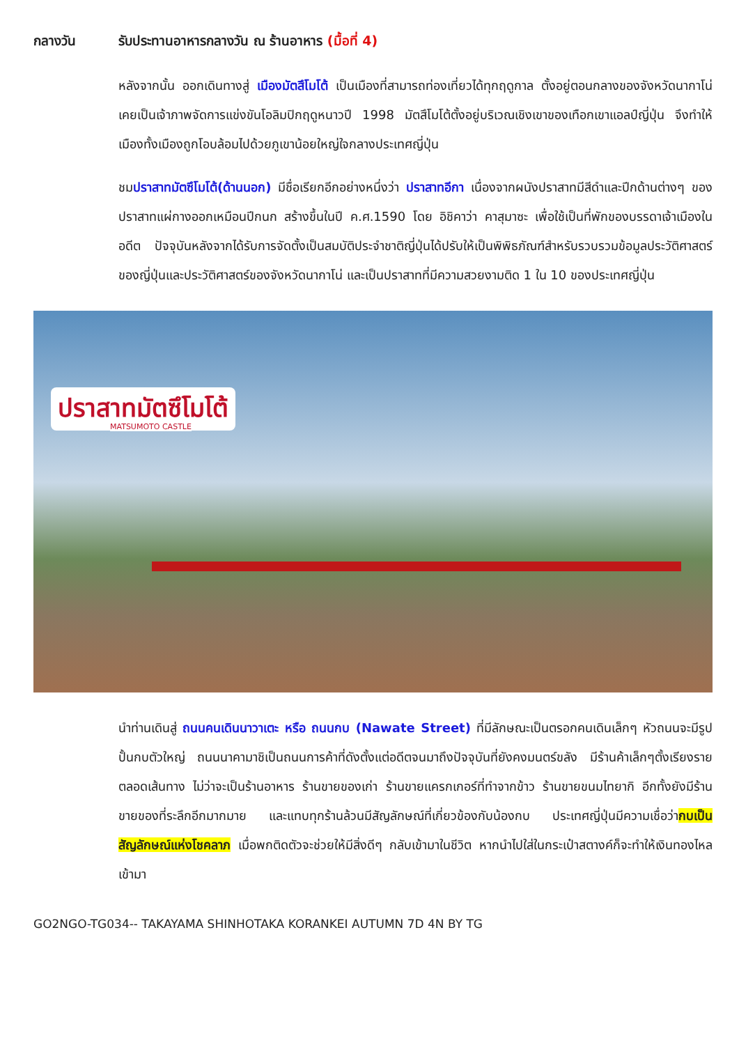กลางวัน รับประทานอาหารกลางวัน ณ ร้านอาหาร (มื้อที่ 4)
หลังจากนั้น ออกเดินทางสู่ เมืองมัตสึโมโต้ เป็นเมืองที่สามารถท่องเที่ยวได้ทุกฤดูกาล ตั้งอยู่ตอนกลางของจังหวัดนากาโน่ เคยเป็นเจ้าภาพจัดการแข่งขันโอลิมปิกฤดูหนาวปี 1998 มัตสึโมโต้ตั้งอยู่บริเวณเชิงเขาของเทือกเขาแอลป์ญี่ปุ่น จึงทำให้เมืองทั้งเมืองถูกโอบล้อมไปด้วยภูเขาน้อยใหญ่ใจกลางประเทศญี่ปุ่น
ชมปราสาทมัตซึโมโต้(ด้านนอก) มีชื่อเรียกอีกอย่างหนึ่งว่า ปราสาทอีกา เนื่องจากผนังปราสาทมีสีดำและปีกด้านต่างๆ ของปราสาทแผ่กางออกเหมือนปีกนก สร้างขึ้นในปี ค.ศ.1590 โดย อิชิคาว่า คาสุมาซะ เพื่อใช้เป็นที่พักของบรรดาเจ้าเมืองในอดีต ปัจจุบันหลังจากได้รับการจัดตั้งเป็นสมบัติประจำชาติญี่ปุ่นได้ปรับให้เป็นพิพิธภัณฑ์สำหรับรวบรวมข้อมูลประวัติศาสตร์ของญี่ปุ่นและประวัติศาสตร์ของจังหวัดนากาโน่ และเป็นปราสาทที่มีความสวยงามติด 1 ใน 10 ของประเทศญี่ปุ่น
ปราสาทมัตซึโมโต้
MATSUMOTO CASTLE
นำท่านเดินสู่ ถนนคนเดินนาวาเตะ หรือ ถนนกบ (Nawate Street) ที่มีลักษณะเป็นตรอกคนเดินเล็กๆ หัวถนนจะมีรูปปั้นกบตัวใหญ่ ถนนนาคามาชิเป็นถนนการค้าที่ดังตั้งแต่อดีตจนมาถึงปัจจุบันที่ยังคงมนตร์ขลัง มีร้านค้าเล็กๆตั้งเรียงรายตลอดเส้นทาง ไม่ว่าจะเป็นร้านอาหาร ร้านขายของเก่า ร้านขายแครกเกอร์ที่ทำจากข้าว ร้านขายขนมไทยากิ อีกทั้งยังมีร้านขายของที่ระลึกอีกมากมาย และแทบทุกร้านล้วนมีสัญลักษณ์ที่เกี่ยวข้องกับน้องกบ ประเทศญี่ปุ่นมีความเชื่อว่ากบเป็นสัญลักษณ์แห่งโชคลาภ เมื่อพกติดตัวจะช่วยให้มีสิ่งดีๆ กลับเข้ามาในชีวิต หากนำไปใส่ในกระเป๋าสตางค์ก็จะทำให้เงินทองไหลเข้ามา
GO2NGO-TG034-- TAKAYAMA SHINHOTAKA KORANKEI AUTUMN 7D 4N BY TG